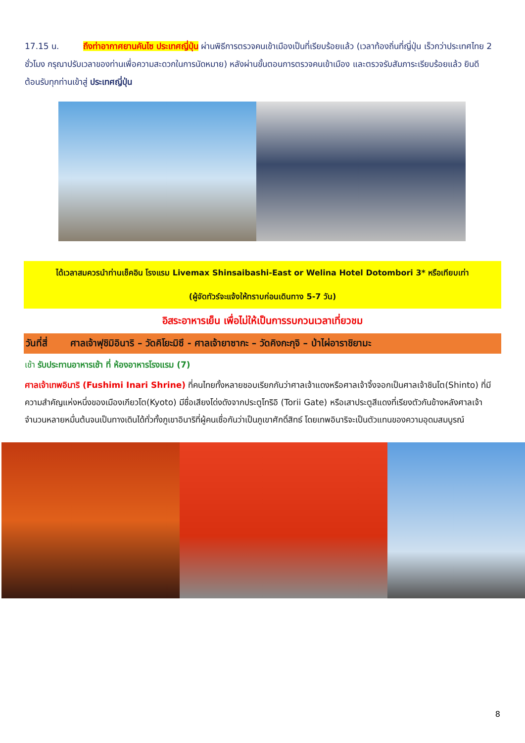17.15 น. ถึงท่าอากาศยานคันไซ ประเทศญี่ปุ่น ผ่านพิธีการตรวจคนเข้าเมืองเป็นที่เรียบร้อยแล้ว (เวลาท้องถิ่นที่ญี่ปุ่น เร็วกว่าประเทศไทย 2 ชั่วโมง กรุณาปรับเวลาของท่านเพื่อความสะดวกในการนัดหมาย) หลังผ่านขั้นตอนการตรวจคนเข้าเมือง และตรวจรับสัมภาระเรียบร้อยแล้ว ยินดีต้อนรับทุกท่านเข้าสู่ ประเทศญี่ปุ่น
ได้เวลาสมควรนำท่านเช็คอิน โรงแรม Livemax Shinsaibashi-East or Welina Hotel Dotombori 3* หรือเทียบเท่า
(ผู้จัดทัวร์จะแจ้งให้ทราบก่อนเดินทาง 5-7 วัน)
อิสระอาหารเย็น เพื่อไม่ให้เป็นการรบกวนเวลาเที่ยวชม
วันที่สี่ ศาลเจ้าฟุชิมิอินาริ – วัดคิโยะมิซึ - ศาลเจ้ายาซากะ – วัดคิงกะกุจิ – ป่าไผ่อาราชิยามะ
เช้า รับประทานอาหารเช้า ที่ ห้องอาหารโรงแรม (7)
ศาลเจ้าเทพอินาริ (Fushimi Inari Shrine) ที่คนไทยทั้งหลายชอบเรียกกันว่าศาลเจ้าแดงหรือศาลเจ้าจิ้งจอกเป็นศาลเจ้าชินโต(Shinto) ที่มีความสำคัญแห่งหนึ่งของเมืองเกียวโต(Kyoto) มีชื่อเสียงโด่งดังจากประตูโทริอิ (Torii Gate) หรือเสาประตูสีแดงที่เรียงตัวกันข้างหลังศาลเจ้าจำนวนหลายหมื่นต้นจนเป็นทางเดินได้ทั่วทั้งภูเขาอินาริที่ผู้คนเชื่อกันว่าเป็นภูเขาศักดิ์สิทธ์ โดยเทพอินาริจะเป็นตัวแทนของความอุดมสมบูรณ์
8